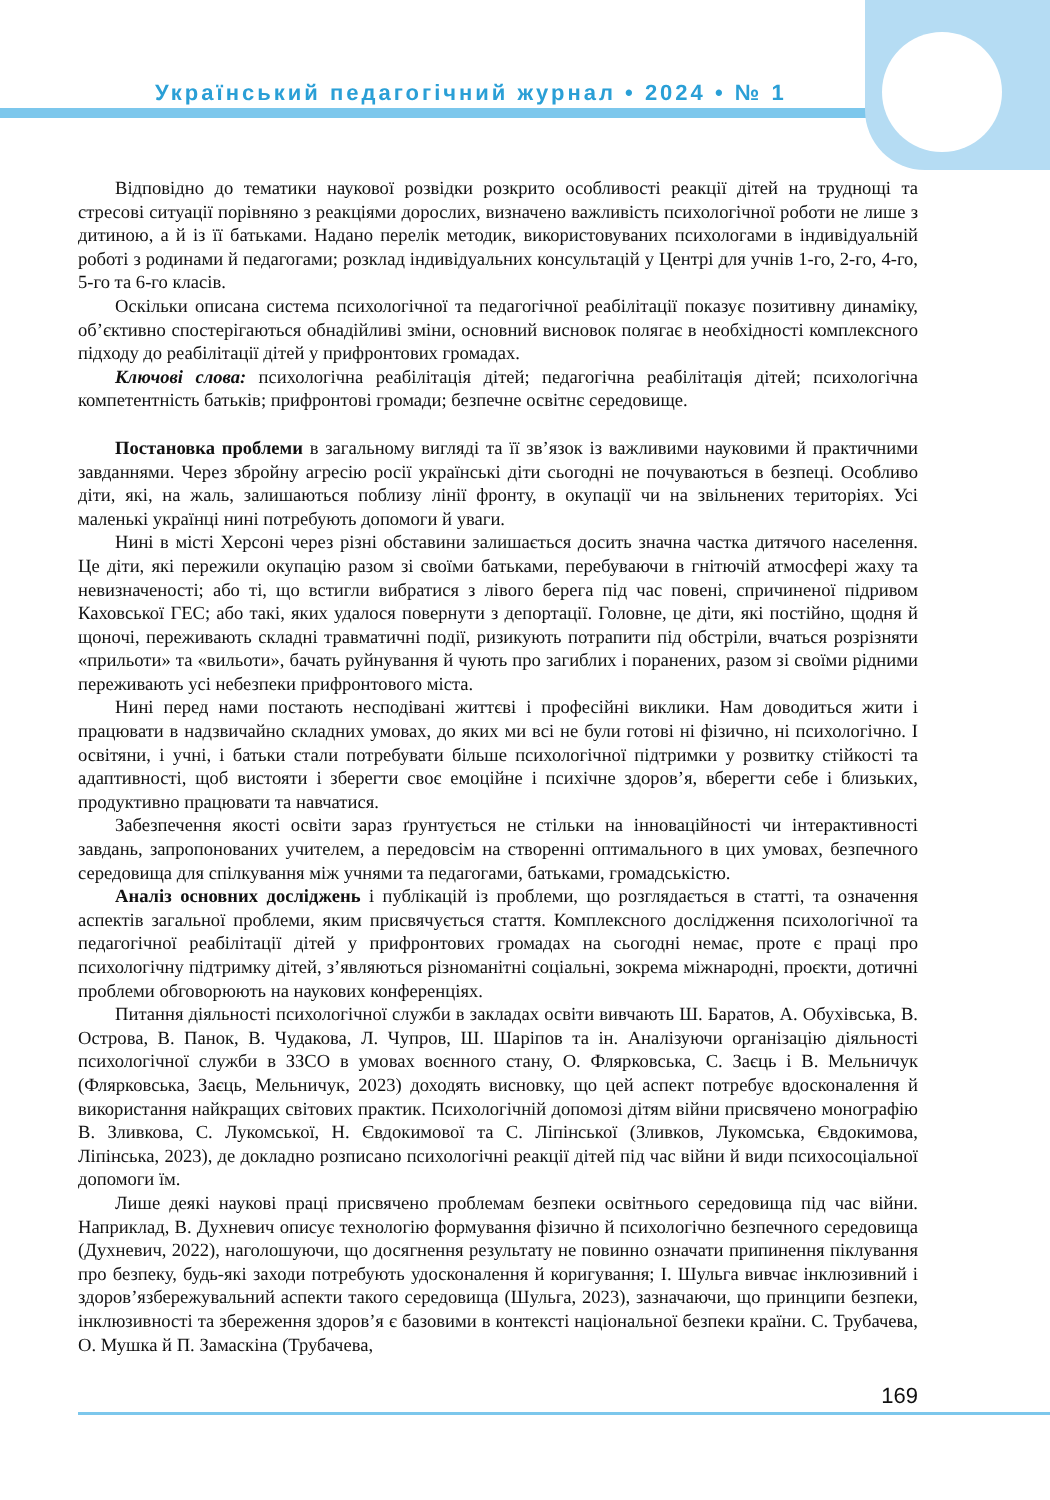Український педагогічний журнал • 2024 • № 1
Відповідно до тематики наукової розвідки розкрито особливості реакції дітей на труднощі та стресові ситуації порівняно з реакціями дорослих, визначено важливість психологічної роботи не лише з дитиною, а й із її батьками. Надано перелік методик, використовуваних психологами в індивідуальній роботі з родинами й педагогами; розклад індивідуальних консультацій у Центрі для учнів 1-го, 2-го, 4-го, 5-го та 6-го класів.
Оскільки описана система психологічної та педагогічної реабілітації показує позитивну динаміку, об’єктивно спостерігаються обнадійливі зміни, основний висновок полягає в необхідності комплексного підходу до реабілітації дітей у прифронтових громадах.
Ключові слова: психологічна реабілітація дітей; педагогічна реабілітація дітей; психологічна компетентність батьків; прифронтові громади; безпечне освітнє середовище.
Постановка проблеми в загальному вигляді та її зв’язок із важливими науковими й практичними завданнями. Через збройну агресію росії українські діти сьогодні не почуваються в безпеці. Особливо діти, які, на жаль, залишаються поблизу лінії фронту, в окупації чи на звільнених територіях. Усі маленькі українці нині потребують допомоги й уваги.
Нині в місті Херсоні через різні обставини залишається досить значна частка дитячого населення. Це діти, які пережили окупацію разом зі своїми батьками, перебуваючи в гнітючій атмосфері жаху та невизначеності; або ті, що встигли вибратися з лівого берега під час повені, спричиненої підривом Каховської ГЕС; або такі, яких удалося повернути з депортації. Головне, це діти, які постійно, щодня й щоночі, переживають складні травматичні події, ризикують потрапити під обстріли, вчаться розрізняти «прильоти» та «вильоти», бачать руйнування й чують про загиблих і поранених, разом зі своїми рідними переживають усі небезпеки прифронтового міста.
Нині перед нами постають несподівані життєві і професійні виклики. Нам доводиться жити і працювати в надзвичайно складних умовах, до яких ми всі не були готові ні фізично, ні психологічно. І освітяни, і учні, і батьки стали потребувати більше психологічної підтримки у розвитку стійкості та адаптивності, щоб вистояти і зберегти своє емоційне і психічне здоров’я, вберегти себе і близьких, продуктивно працювати та навчатися.
Забезпечення якості освіти зараз ґрунтується не стільки на інноваційності чи інтерактивності завдань, запропонованих учителем, а передовсім на створенні оптимального в цих умовах, безпечного середовища для спілкування між учнями та педагогами, батьками, громадськістю.
Аналіз основних досліджень і публікацій із проблеми, що розглядається в статті, та означення аспектів загальної проблеми, яким присвячується стаття. Комплексного дослідження психологічної та педагогічної реабілітації дітей у прифронтових громадах на сьогодні немає, проте є праці про психологічну підтримку дітей, з’являються різноманітні соціальні, зокрема міжнародні, проєкти, дотичні проблеми обговорюють на наукових конференціях.
Питання діяльності психологічної служби в закладах освіти вивчають Ш. Баратов, А. Обухівська, В. Острова, В. Панок, В. Чудакова, Л. Чупров, Ш. Шаріпов та ін. Аналізуючи організацію діяльності психологічної служби в ЗЗСО в умовах воєнного стану, О. Флярковська, С. Заєць і В. Мельничук (Флярковська, Заєць, Мельничук, 2023) доходять висновку, що цей аспект потребує вдосконалення й використання найкращих світових практик. Психологічній допомозі дітям війни присвячено монографію В. Зливкова, С. Лукомської, Н. Євдокимової та С. Ліпінської (Зливков, Лукомська, Євдокимова, Ліпінська, 2023), де докладно розписано психологічні реакції дітей під час війни й види психосоціальної допомоги їм.
Лише деякі наукові праці присвячено проблемам безпеки освітнього середовища під час війни. Наприклад, В. Духневич описує технологію формування фізично й психологічно безпечного середовища (Духневич, 2022), наголошуючи, що досягнення результату не повинно означати припинення піклування про безпеку, будь-які заходи потребують удосконалення й коригування; І. Шульга вивчає інклюзивний і здоров’язбережувальний аспекти такого середовища (Шульга, 2023), зазначаючи, що принципи безпеки, інклюзивності та збереження здоров’я є базовими в контексті національної безпеки країни. С. Трубачева, О. Мушка й П. Замаскіна (Трубачева,
169